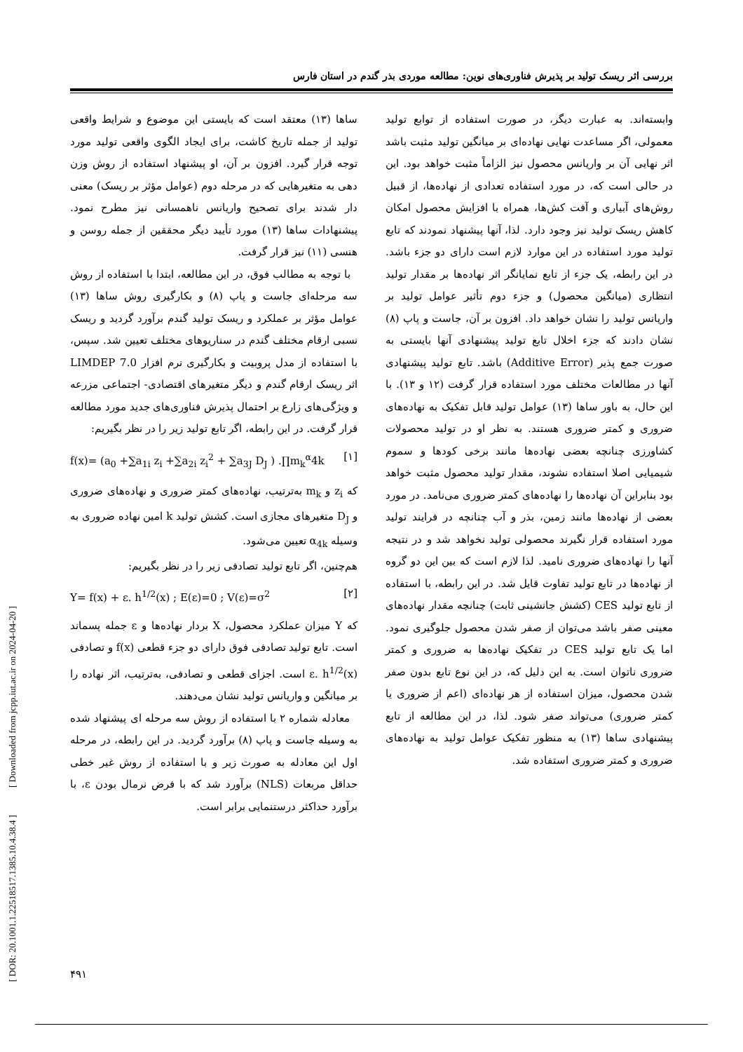بررسی اثر ریسک تولید بر پذیرش فناوری‌های نوین: مطالعه موردی بذر گندم در استان فارس
وابسته‌اند. به عبارت دیگر، در صورت استفاده از توابع تولید معمولی، اگر مساعدت نهایی نهاده‌ای بر میانگین تولید مثبت باشد اثر نهایی آن بر واریانس محصول نیز الزاماً مثبت خواهد بود. این در حالی است که، در مورد استفاده تعدادی از نهاده‌ها، از قبیل روش‌های آبیاری و آفت کش‌ها، همراه با افزایش محصول امکان کاهش ریسک تولید نیز وجود دارد. لذا، آنها پیشنهاد نمودند که تابع تولید مورد استفاده در این موارد لازم است دارای دو جزء باشد. در این رابطه، یک جزء از تابع نمایانگر اثر نهاده‌ها بر مقدار تولید انتظاری (میانگین محصول) و جزء دوم تأثیر عوامل تولید بر واریانس تولید را نشان خواهد داد. افزون بر آن، جاست و پاپ (۸) نشان دادند که جزء اخلال تابع تولید پیشنهادی آنها بایستی به صورت جمع پذیر (Additive Error) باشد. تابع تولید پیشنهادی آنها در مطالعات مختلف مورد استفاده قرار گرفت (۱۲ و ۱۳). با این حال، به باور ساها (۱۳) عوامل تولید قابل تفکیک به نهاده‌های ضروری و کمتر ضروری هستند. به نظر او در تولید محصولات کشاورزی چنانچه بعضی نهاده‌ها مانند برخی کودها و سموم شیمیایی اصلا استفاده نشوند، مقدار تولید محصول مثبت خواهد بود بنابراین آن نهاده‌ها را نهاده‌های کمتر ضروری می‌نامد. در مورد بعضی از نهاده‌ها مانند زمین، بذر و آب چنانچه در فرایند تولید مورد استفاده قرار نگیرند محصولی تولید نخواهد شد و در نتیجه آنها را نهاده‌های ضروری نامید. لذا لازم است که بین این دو گروه از نهاده‌ها در تابع تولید تفاوت قایل شد. در این رابطه، با استفاده از تابع تولید CES (کشش جانشینی ثابت) چنانچه مقدار نهاده‌های معینی صفر باشد می‌توان از صفر شدن محصول جلوگیری نمود. اما یک تابع تولید CES در تفکیک نهاده‌ها به ضروری و کمتر ضروری ناتوان است. به این دلیل که، در این نوع تابع بدون صفر شدن محصول، میزان استفاده از هر نهاده‌ای (اعم از ضروری یا کمتر ضروری) می‌تواند صفر شود. لذا، در این مطالعه از تابع پیشنهادی ساها (۱۳) به منظور تفکیک عوامل تولید به نهاده‌های ضروری و کمتر ضروری استفاده شد.
ساها (۱۳) معتقد است که بایستی این موضوع و شرایط واقعی تولید از جمله تاریخ کاشت، برای ایجاد الگوی واقعی تولید مورد توجه قرار گیرد. افزون بر آن، او پیشنهاد استفاده از روش وزن دهی به متغیرهایی که در مرحله دوم (عوامل مؤثر بر ریسک) معنی دار شدند برای تصحیح واریانس ناهمسانی نیز مطرح نمود. پیشنهادات ساها (۱۳) مورد تأیید دیگر محققین از جمله روسن و هنسی (۱۱) نیز قرار گرفت.
با توجه به مطالب فوق، در این مطالعه، ابتدا با استفاده از روش سه مرحله‌ای جاست و پاپ (۸) و بکارگیری روش ساها (۱۳) عوامل مؤثر بر عملکرد و ریسک تولید گندم برآورد گردید و ریسک نسبی ارقام مختلف گندم در سناریوهای مختلف تعیین شد. سپس، با استفاده از مدل پروبیت و بکارگیری نرم افزار LIMDEP 7.0 اثر ریسک ارقام گندم و دیگر متغیرهای اقتصادی- اجتماعی مزرعه و ویژگی‌های زارع بر احتمال پذیرش فناوری‌های جدید مورد مطالعه قرار گرفت. در این رابطه، اگر تابع تولید زیر را در نظر بگیریم:
f(x)= (a<sub>0</sub> +∑a<sub>1i</sub> z<sub>i</sub> +∑a<sub>2i</sub> z<sub>i</sub><sup>2</sup> + ∑a<sub>3J</sub> D<sub>J</sub> ) .∏m<sub>k</sub><sup>α</sup>4k [۱]
که z<sub>i</sub> و m<sub>k</sub> به‌ترتیب، نهاده‌های کمتر ضروری و نهاده‌های ضروری و D<sub>J</sub> متغیرهای مجازی است. کشش تولید k امین نهاده ضروری به وسیله α<sub>4k</sub> تعیین می‌شود.
هم‌چنین، اگر تابع تولید تصادفی زیر را در نظر بگیریم:
Y= f(x) + ε. h<sup>1/2</sup>(x) ; E(ε)=0 ; V(ε)=σ<sup>2</sup> [۲]
که Y میزان عملکرد محصول، X بردار نهاده‌ها و ε جمله پسماند است. تابع تولید تصادفی فوق دارای دو جزء قطعی f(x) و تصادفی ε. h<sup>1/2</sup>(x) است. اجزای قطعی و تصادفی، به‌ترتیب، اثر نهاده را بر میانگین و واریانس تولید نشان می‌دهند.
معادله شماره ۲ با استفاده از روش سه مرحله ای پیشنهاد شده به وسیله جاست و پاپ (۸) برآورد گردید. در این رابطه، در مرحله اول این معادله به صورت زیر و با استفاده از روش غیر خطی حداقل مربعات (NLS) برآورد شد که با فرض نرمال بودن ε، با برآورد حداکثر درستنمایی برابر است.
[ DOR: 20.1001.1.22518517.1385.10.4.38.4 ] [ Downloaded from jcpp.iut.ac.ir on 2024-04-20 ]
۴۹۱